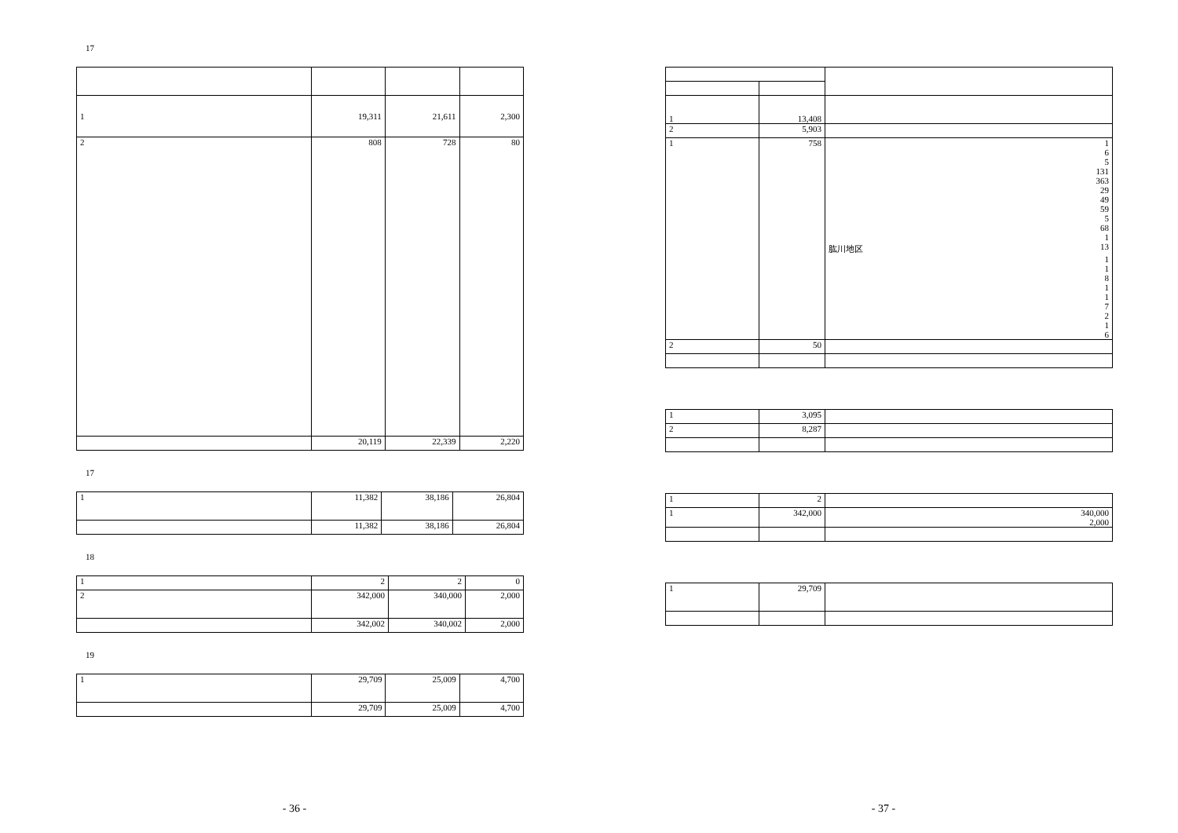17
| 1 | 19,311 | 21,611 | 2,300 |
| 2 | 808 | 728 | 80 |
| | 20,119 | 22,339 | 2,220 |
17
| 1 | 11,382 | 38,186 | 26,804 |
| | 11,382 | 38,186 | 26,804 |
18
| 1 | 2 | 2 | 0 |
| 2 | 342,000 | 340,000 | 2,000 |
| | 342,002 | 340,002 | 2,000 |
19
| 1 | 29,709 | 25,009 | 4,700 |
| | 29,709 | 25,009 | 4,700 |
| 1 | 13,408 | |
| 2 | 5,903 | |
| 1 | 758 | 1 6 5 131 363 29 49 59 5 68 1 肱川地区 13 1 1 8 1 1 7 2 1 6 |
| 2 | 50 | |
| 1 | 3,095 | |
| 2 | 8,287 | |
| 1 | 2 | |
| 1 | 342,000 | 340,000 2,000 |
| 1 | 29,709 | |
- 36 - - 37 -